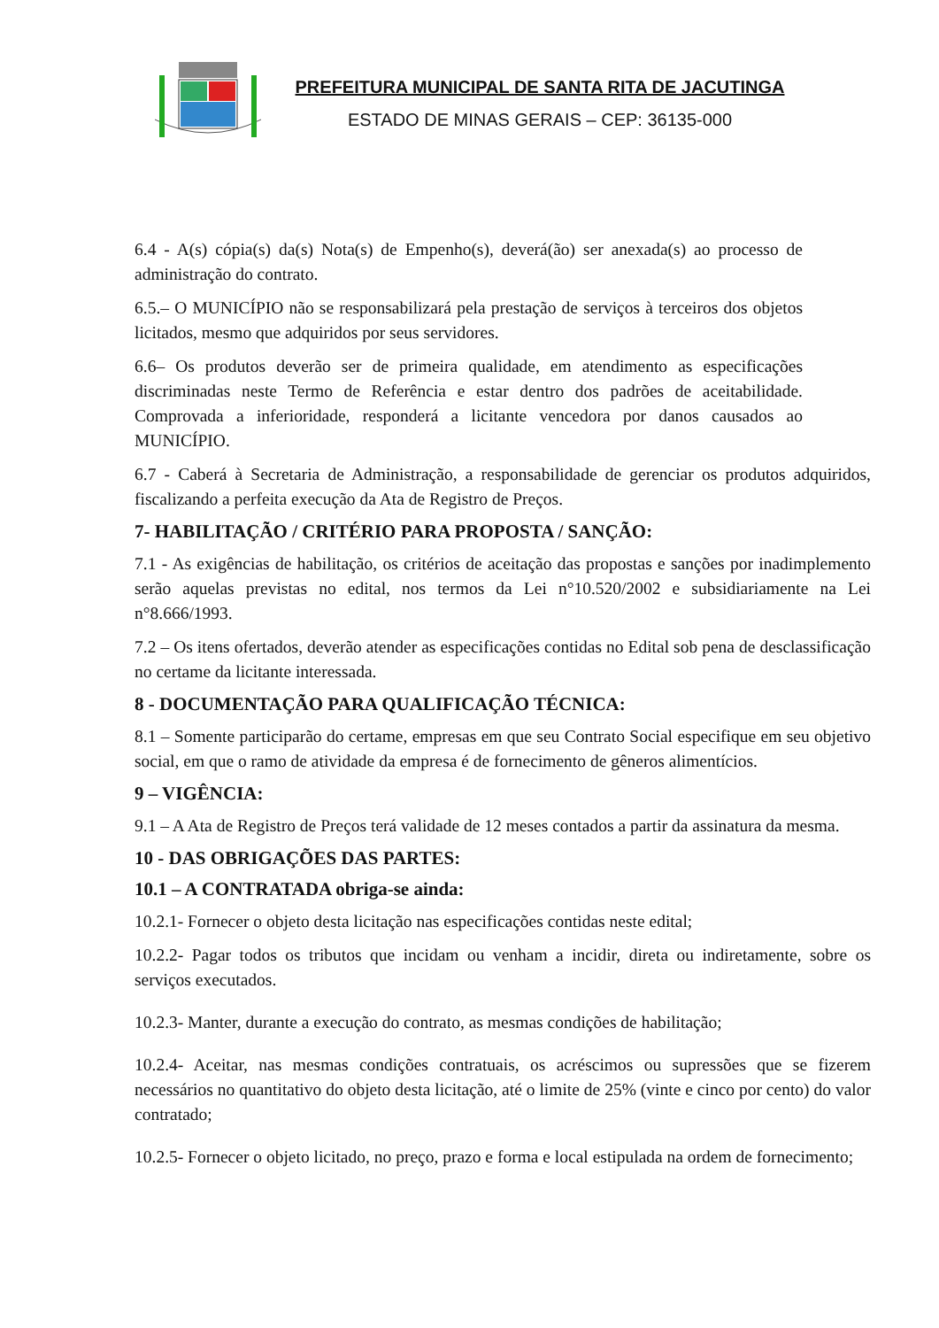PREFEITURA MUNICIPAL DE SANTA RITA DE JACUTINGA
ESTADO DE MINAS GERAIS – CEP: 36135-000
6.4 - A(s) cópia(s) da(s) Nota(s) de Empenho(s), deverá(ão) ser anexada(s) ao processo de administração do contrato.
6.5.– O MUNICÍPIO não se responsabilizará pela prestação de serviços à terceiros dos objetos licitados, mesmo que adquiridos por seus servidores.
6.6– Os produtos deverão ser de primeira qualidade, em atendimento as especificações discriminadas neste Termo de Referência e estar dentro dos padrões de aceitabilidade. Comprovada a inferioridade, responderá a licitante vencedora por danos causados ao MUNICÍPIO.
6.7 - Caberá à Secretaria de Administração, a responsabilidade de gerenciar os produtos adquiridos, fiscalizando a perfeita execução da Ata de Registro de Preços.
7- HABILITAÇÃO / CRITÉRIO PARA PROPOSTA / SANÇÃO:
7.1 - As exigências de habilitação, os critérios de aceitação das propostas e sanções por inadimplemento serão aquelas previstas no edital, nos termos da Lei n°10.520/2002 e subsidiariamente na Lei n°8.666/1993.
7.2 – Os itens ofertados, deverão atender as especificações contidas no Edital sob pena de desclassificação no certame da licitante interessada.
8 - DOCUMENTAÇÃO PARA QUALIFICAÇÃO TÉCNICA:
8.1 – Somente participarão do certame, empresas em que seu Contrato Social especifique em seu objetivo social, em que o ramo de atividade da empresa é de fornecimento de gêneros alimentícios.
9 – VIGÊNCIA:
9.1 – A Ata de Registro de Preços terá validade de 12 meses contados a partir da assinatura da mesma.
10 - DAS OBRIGAÇÕES DAS PARTES:
10.1 – A CONTRATADA obriga-se ainda:
10.2.1- Fornecer o objeto desta licitação nas especificações contidas neste edital;
10.2.2- Pagar todos os tributos que incidam ou venham a incidir, direta ou indiretamente, sobre os serviços executados.
10.2.3- Manter, durante a execução do contrato, as mesmas condições de habilitação;
10.2.4- Aceitar, nas mesmas condições contratuais, os acréscimos ou supressões que se fizerem necessários no quantitativo do objeto desta licitação, até o limite de 25% (vinte e cinco por cento) do valor contratado;
10.2.5- Fornecer o objeto licitado, no preço, prazo e forma e local estipulada na ordem de fornecimento;